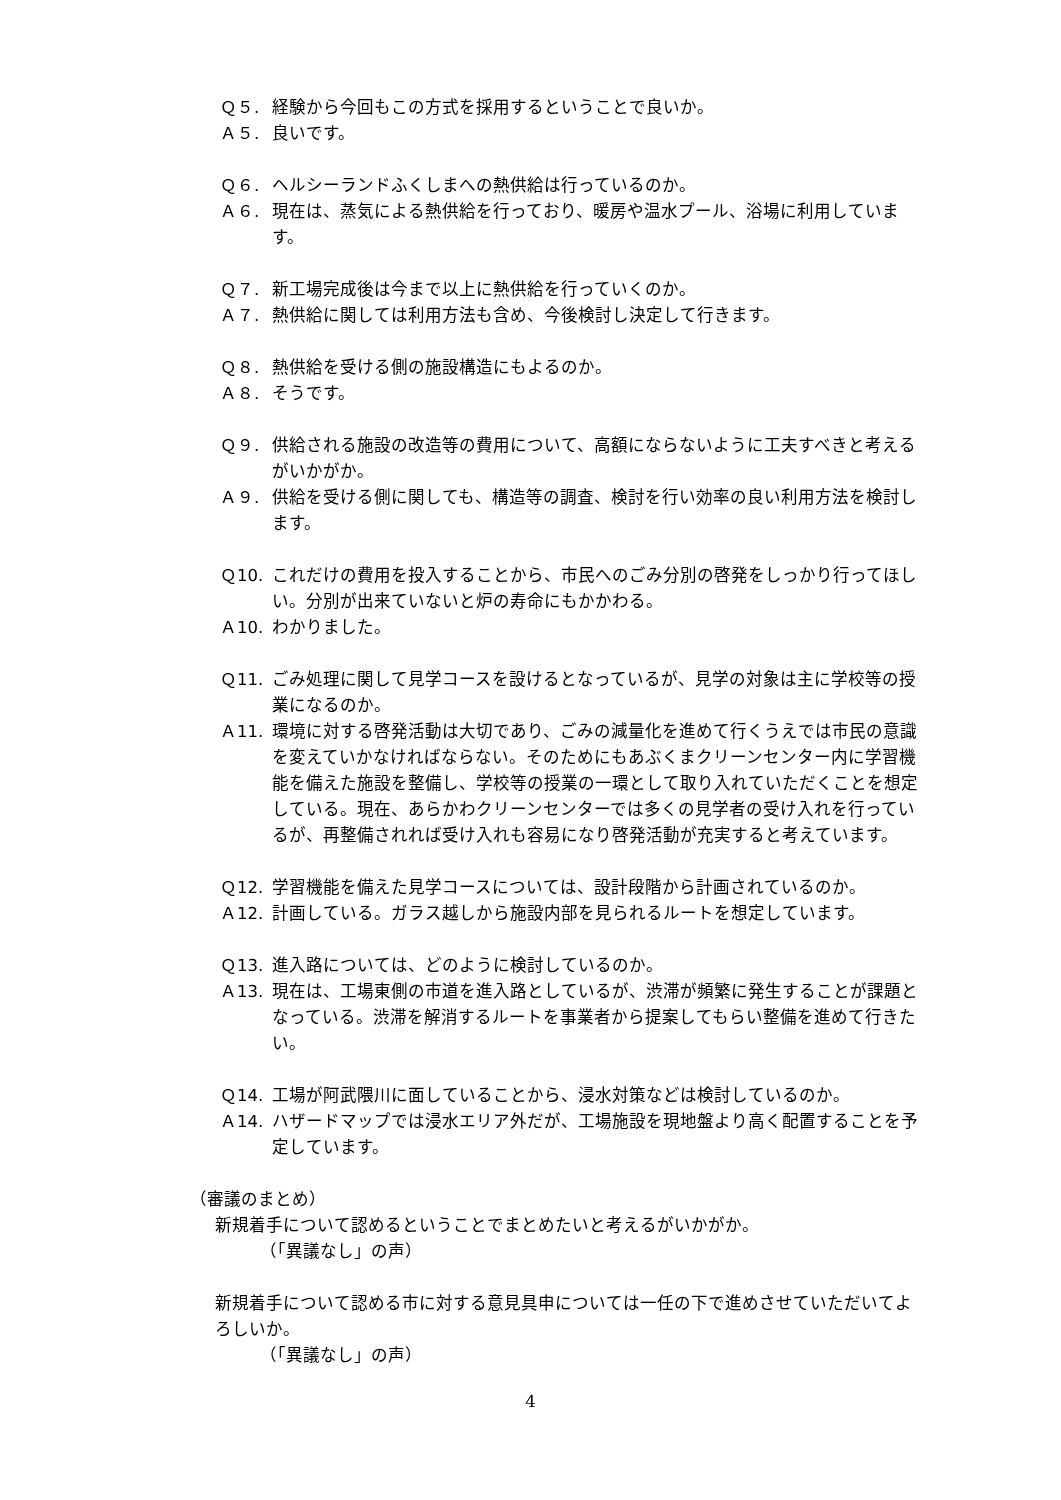Ｑ５. 経験から今回もこの方式を採用するということで良いか。
Ａ５. 良いです。
Ｑ６. ヘルシーランドふくしまへの熱供給は行っているのか。
Ａ６. 現在は、蒸気による熱供給を行っており、暖房や温水プール、浴場に利用しています。
Ｑ７. 新工場完成後は今まで以上に熱供給を行っていくのか。
Ａ７. 熱供給に関しては利用方法も含め、今後検討し決定して行きます。
Ｑ８. 熱供給を受ける側の施設構造にもよるのか。
Ａ８. そうです。
Ｑ９. 供給される施設の改造等の費用について、高額にならないように工夫すべきと考えるがいかがか。
Ａ９. 供給を受ける側に関しても、構造等の調査、検討を行い効率の良い利用方法を検討します。
Ｑ10. これだけの費用を投入することから、市民へのごみ分別の啓発をしっかり行ってほしい。分別が出来ていないと炉の寿命にもかかわる。
Ａ10. わかりました。
Ｑ11. ごみ処理に関して見学コースを設けるとなっているが、見学の対象は主に学校等の授業になるのか。
Ａ11. 環境に対する啓発活動は大切であり、ごみの減量化を進めて行くうえでは市民の意識を変えていかなければならない。そのためにもあぶくまクリーンセンター内に学習機能を備えた施設を整備し、学校等の授業の一環として取り入れていただくことを想定している。現在、あらかわクリーンセンターでは多くの見学者の受け入れを行っているが、再整備されれば受け入れも容易になり啓発活動が充実すると考えています。
Ｑ12. 学習機能を備えた見学コースについては、設計段階から計画されているのか。
Ａ12. 計画している。ガラス越しから施設内部を見られるルートを想定しています。
Ｑ13. 進入路については、どのように検討しているのか。
Ａ13. 現在は、工場東側の市道を進入路としているが、渋滞が頻繁に発生することが課題となっている。渋滞を解消するルートを事業者から提案してもらい整備を進めて行きたい。
Ｑ14. 工場が阿武隈川に面していることから、浸水対策などは検討しているのか。
Ａ14. ハザードマップでは浸水エリア外だが、工場施設を現地盤より高く配置することを予定しています。
（審議のまとめ）
新規着手について認めるということでまとめたいと考えるがいかがか。
（「異議なし」の声）
新規着手について認める市に対する意見具申については一任の下で進めさせていただいてよろしいか。
（「異議なし」の声）
4